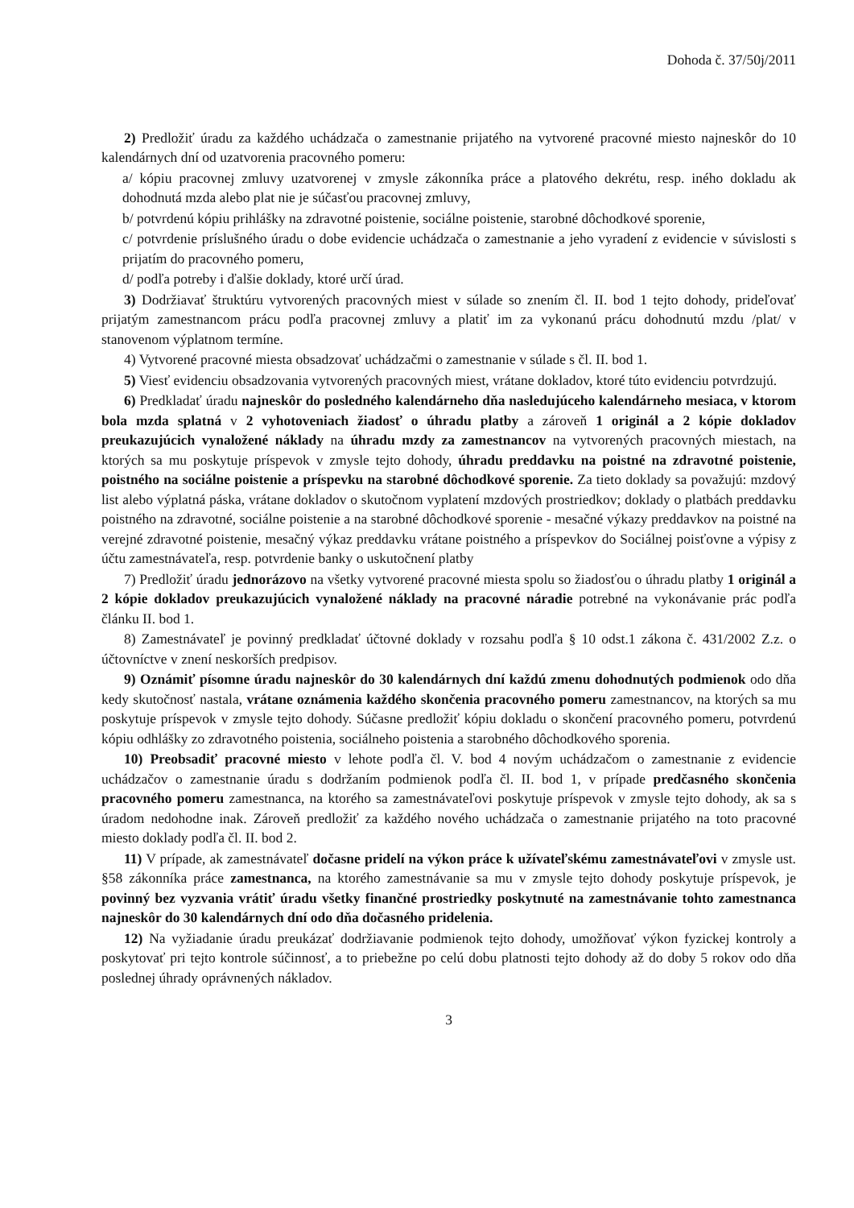Dohoda č. 37/50j/2011
2) Predložiť úradu za každého uchádzača o zamestnanie prijatého na vytvorené pracovné miesto najneskôr do 10 kalendárnych dní od uzatvorenia pracovného pomeru:
a/ kópiu pracovnej zmluvy uzatvorenej v zmysle zákonníka práce a platového dekrétu, resp. iného dokladu ak dohodnutá mzda alebo plat nie je súčasťou pracovnej zmluvy,
b/ potvrdenú kópiu prihlášky na zdravotné poistenie, sociálne poistenie, starobné dôchodkové sporenie,
c/ potvrdenie príslušného úradu o dobe evidencie uchádzača o zamestnanie a jeho vyradení z evidencie v súvislosti s prijatím do pracovného pomeru,
d/ podľa potreby i ďalšie doklady, ktoré určí úrad.
3) Dodržiavať štruktúru vytvorených pracovných miest v súlade so znením čl. II. bod 1 tejto dohody, prideľovať prijatým zamestnancom prácu podľa pracovnej zmluvy a platiť im za vykonanú prácu dohodnutú mzdu /plat/ v stanovenom výplatnom termíne.
4) Vytvorené pracovné miesta obsadzovať uchádzačmi o zamestnanie v súlade s čl. II. bod 1.
5) Viesť evidenciu obsadzovania vytvorených pracovných miest, vrátane dokladov, ktoré túto evidenciu potvrdzujú.
6) Predkladať úradu najneskôr do posledného kalendárneho dňa nasledujúceho kalendárneho mesiaca, v ktorom bola mzda splatná v 2 vyhotoveniach žiadosť o úhradu platby a zároveň 1 originál a 2 kópie dokladov preukazujúcich vynaložené náklady na úhradu mzdy za zamestnancov na vytvorených pracovných miestach, na ktorých sa mu poskytuje príspevok v zmysle tejto dohody, úhradu preddavku na poistné na zdravotné poistenie, poistného na sociálne poistenie a príspevku na starobné dôchodkové sporenie. Za tieto doklady sa považujú: mzdový list alebo výplatná páska, vrátane dokladov o skutočnom vyplatení mzdových prostriedkov; doklady o platbách preddavku poistného na zdravotné, sociálne poistenie a na starobné dôchodkové sporenie - mesačné výkazy preddavkov na poistné na verejné zdravotné poistenie, mesačný výkaz preddavku vrátane poistného a príspevkov do Sociálnej poisťovne a výpisy z účtu zamestnávateľa, resp. potvrdenie banky o uskutočnení platby
7) Predložiť úradu jednorázovo na všetky vytvorené pracovné miesta spolu so žiadosťou o úhradu platby 1 originál a 2 kópie dokladov preukazujúcich vynaložené náklady na pracovné náradie potrebné na vykonávanie prác podľa článku II. bod 1.
8) Zamestnávateľ je povinný predkladať účtovné doklady v rozsahu podľa § 10 odst.1 zákona č. 431/2002 Z.z. o účtovníctve v znení neskorších predpisov.
9) Oznámiť písomne úradu najneskôr do 30 kalendárnych dní každú zmenu dohodnutých podmienok odo dňa kedy skutočnosť nastala, vrátane oznámenia každého skončenia pracovného pomeru zamestnancov, na ktorých sa mu poskytuje príspevok v zmysle tejto dohody. Súčasne predložiť kópiu dokladu o skončení pracovného pomeru, potvrdenú kópiu odhlášky zo zdravotného poistenia, sociálneho poistenia a starobného dôchodkového sporenia.
10) Preobsadiť pracovné miesto v lehote podľa čl. V. bod 4 novým uchádzačom o zamestnanie z evidencie uchádzačov o zamestnanie úradu s dodržaním podmienok podľa čl. II. bod 1, v prípade predčasného skončenia pracovného pomeru zamestnanca, na ktorého sa zamestnávateľovi poskytuje príspevok v zmysle tejto dohody, ak sa s úradom nedohodne inak. Zároveň predložiť za každého nového uchádzača o zamestnanie prijatého na toto pracovné miesto doklady podľa čl. II. bod 2.
11) V prípade, ak zamestnávateľ dočasne pridelí na výkon práce k užívateľskému zamestnávateľovi v zmysle ust. §58 zákonníka práce zamestnanca, na ktorého zamestnávanie sa mu v zmysle tejto dohody poskytuje príspevok, je povinný bez vyzvania vrátiť úradu všetky finančné prostriedky poskytnuté na zamestnávanie tohto zamestnanca najneskôr do 30 kalendárnych dní odo dňa dočasného pridelenia.
12) Na vyžiadanie úradu preukázať dodržiavanie podmienok tejto dohody, umožňovať výkon fyzickej kontroly a poskytovať pri tejto kontrole súčinnosť, a to priebežne po celú dobu platnosti tejto dohody až do doby 5 rokov odo dňa poslednej úhrady oprávnených nákladov.
3